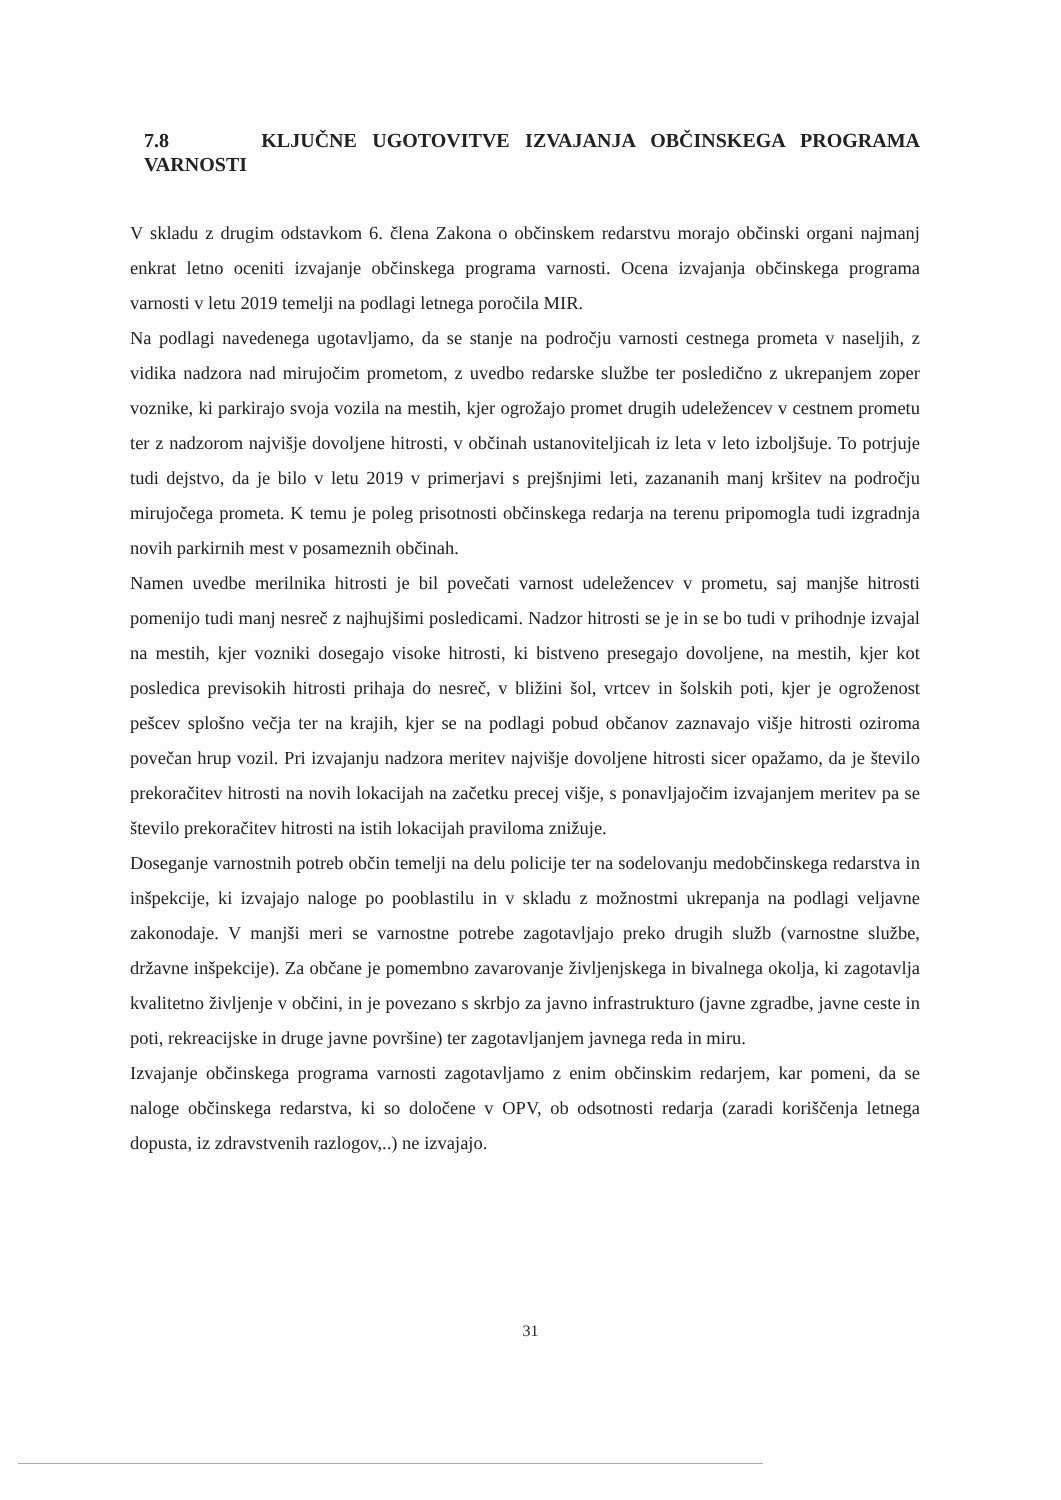7.8 KLJUČNE UGOTOVITVE IZVAJANJA OBČINSKEGA PROGRAMA VARNOSTI
V skladu z drugim odstavkom 6. člena Zakona o občinskem redarstvu morajo občinski organi najmanj enkrat letno oceniti izvajanje občinskega programa varnosti. Ocena izvajanja občinskega programa varnosti v letu 2019 temelji na podlagi letnega poročila MIR.
Na podlagi navedenega ugotavljamo, da se stanje na področju varnosti cestnega prometa v naseljih, z vidika nadzora nad mirujočim prometom, z uvedbo redarske službe ter posledično z ukrepanjem zoper voznike, ki parkirajo svoja vozila na mestih, kjer ogrožajo promet drugih udeležencev v cestnem prometu ter z nadzorom najvišje dovoljene hitrosti, v občinah ustanoviteljicah iz leta v leto izboljšuje. To potrjuje tudi dejstvo, da je bilo v letu 2019 v primerjavi s prejšnjimi leti, zazananih manj kršitev na področju mirujočega prometa. K temu je poleg prisotnosti občinskega redarja na terenu pripomogla tudi izgradnja novih parkirnih mest v posameznih občinah.
Namen uvedbe merilnika hitrosti je bil povečati varnost udeležencev v prometu, saj manjše hitrosti pomenijo tudi manj nesreč z najhujšimi posledicami. Nadzor hitrosti se je in se bo tudi v prihodnje izvajal na mestih, kjer vozniki dosegajo visoke hitrosti, ki bistveno presegajo dovoljene, na mestih, kjer kot posledica previsokih hitrosti prihaja do nesreč, v bližini šol, vrtcev in šolskih poti, kjer je ogroženost pešcev splošno večja ter na krajih, kjer se na podlagi pobud občanov zaznavajo višje hitrosti oziroma povečan hrup vozil. Pri izvajanju nadzora meritev najvišje dovoljene hitrosti sicer opažamo, da je število prekoračitev hitrosti na novih lokacijah na začetku precej višje, s ponavljajočim izvajanjem meritev pa se število prekoračitev hitrosti na istih lokacijah praviloma znižuje.
Doseganje varnostnih potreb občin temelji na delu policije ter na sodelovanju medobčinskega redarstva in inšpekcije, ki izvajajo naloge po pooblastilu in v skladu z možnostmi ukrepanja na podlagi veljavne zakonodaje. V manjši meri se varnostne potrebe zagotavljajo preko drugih služb (varnostne službe, državne inšpekcije). Za občane je pomembno zavarovanje življenjskega in bivalnega okolja, ki zagotavlja kvalitetno življenje v občini, in je povezano s skrbjo za javno infrastrukturo (javne zgradbe, javne ceste in poti, rekreacijske in druge javne površine) ter zagotavljanjem javnega reda in miru.
Izvajanje občinskega programa varnosti zagotavljamo z enim občinskim redarjem, kar pomeni, da se naloge občinskega redarstva, ki so določene v OPV, ob odsotnosti redarja (zaradi koriščenja letnega dopusta, iz zdravstvenih razlogov,..) ne izvajajo.
31